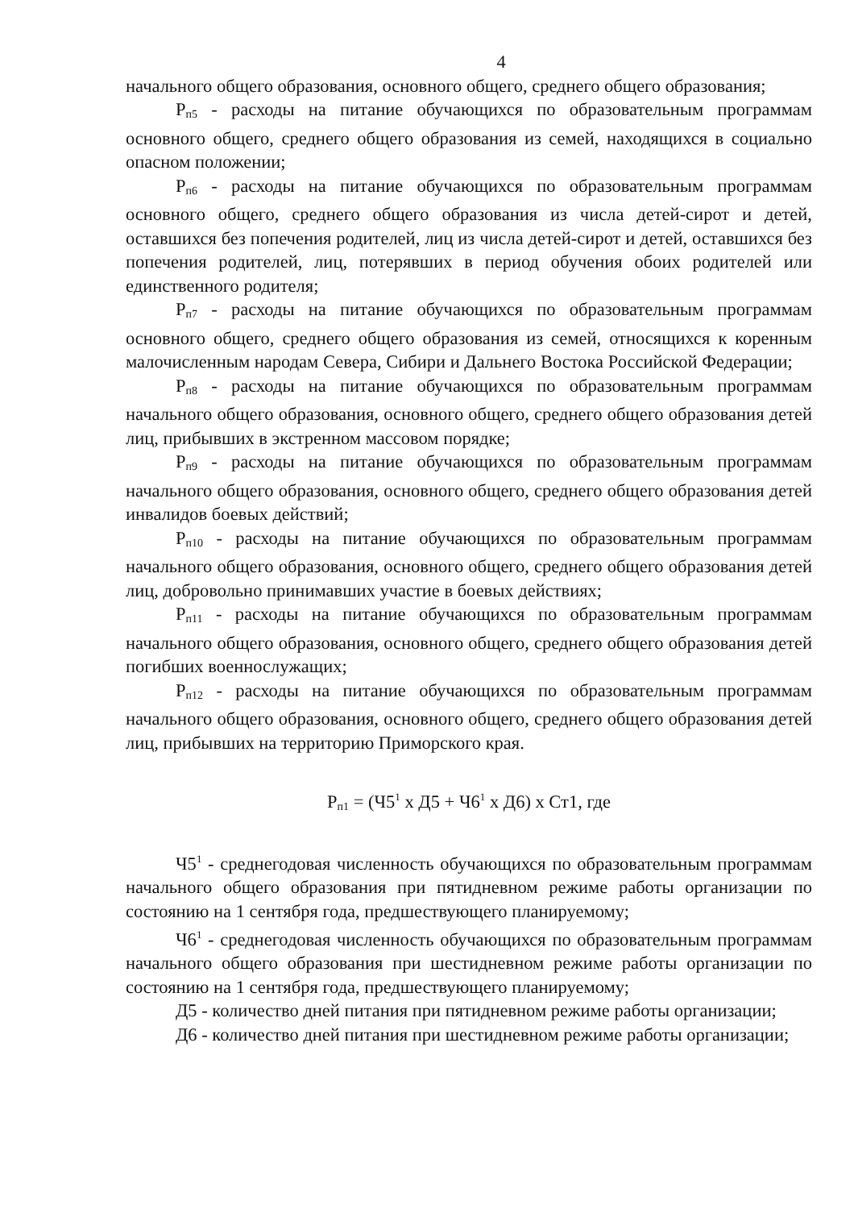4
начального общего образования, основного общего, среднего общего образования;
Р<sub>п5</sub> - расходы на питание обучающихся по образовательным программам основного общего, среднего общего образования из семей, находящихся в социально опасном положении;
Р<sub>п6</sub> - расходы на питание обучающихся по образовательным программам основного общего, среднего общего образования из числа детей-сирот и детей, оставшихся без попечения родителей, лиц из числа детей-сирот и детей, оставшихся без попечения родителей, лиц, потерявших в период обучения обоих родителей или единственного родителя;
Р<sub>п7</sub> - расходы на питание обучающихся по образовательным программам основного общего, среднего общего образования из семей, относящихся к коренным малочисленным народам Севера, Сибири и Дальнего Востока Российской Федерации;
Р<sub>п8</sub> - расходы на питание обучающихся по образовательным программам начального общего образования, основного общего, среднего общего образования детей лиц, прибывших в экстренном массовом порядке;
Р<sub>п9</sub> - расходы на питание обучающихся по образовательным программам начального общего образования, основного общего, среднего общего образования детей инвалидов боевых действий;
Р<sub>п10</sub> - расходы на питание обучающихся по образовательным программам начального общего образования, основного общего, среднего общего образования детей лиц, добровольно принимавших участие в боевых действиях;
Р<sub>п11</sub> - расходы на питание обучающихся по образовательным программам начального общего образования, основного общего, среднего общего образования детей погибших военнослужащих;
Р<sub>п12</sub> - расходы на питание обучающихся по образовательным программам начального общего образования, основного общего, среднего общего образования детей лиц, прибывших на территорию Приморского края.
Р<sub>п1</sub> = (Ч5<sup>1</sup> х Д5 + Ч6<sup>1</sup> х Д6) х Ст1, где
Ч5<sup>1</sup> - среднегодовая численность обучающихся по образовательным программам начального общего образования при пятидневном режиме работы организации по состоянию на 1 сентября года, предшествующего планируемому;
Ч6<sup>1</sup> - среднегодовая численность обучающихся по образовательным программам начального общего образования при шестидневном режиме работы организации по состоянию на 1 сентября года, предшествующего планируемому;
Д5 - количество дней питания при пятидневном режиме работы организации;
Д6 - количество дней питания при шестидневном режиме работы организации;